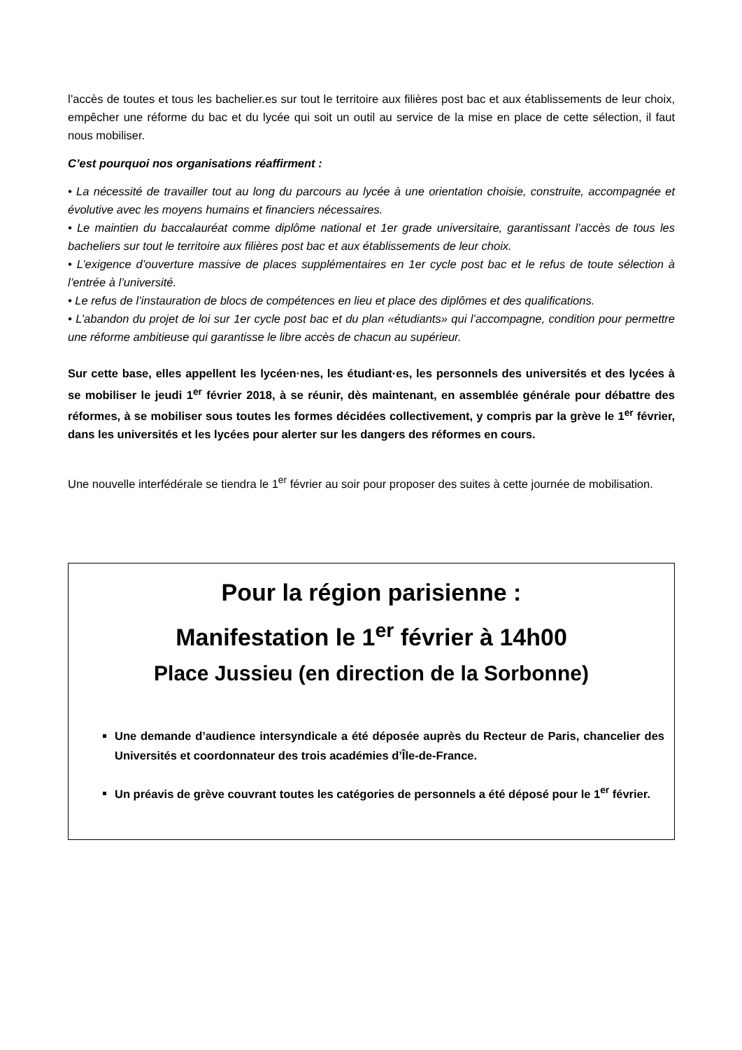l’accès de toutes et tous les bachelier.es sur tout le territoire aux filières post bac et aux établissements de leur choix, empêcher une réforme du bac et du lycée qui soit un outil au service de la mise en place de cette sélection, il faut nous mobiliser.
C’est pourquoi nos organisations réaffirment :
• La nécessité de travailler tout au long du parcours au lycée à une orientation choisie, construite, accompagnée et évolutive avec les moyens humains et financiers nécessaires.
• Le maintien du baccalauréat comme diplôme national et 1er grade universitaire, garantissant l’accès de tous les bacheliers sur tout le territoire aux filières post bac et aux établissements de leur choix.
• L’exigence d’ouverture massive de places supplémentaires en 1er cycle post bac et le refus de toute sélection à l’entrée à l’université.
• Le refus de l’instauration de blocs de compétences en lieu et place des diplômes et des qualifications.
• L’abandon du projet de loi sur 1er cycle post bac et du plan «étudiants» qui l’accompagne, condition pour permettre une réforme ambitieuse qui garantisse le libre accès de chacun au supérieur.
Sur cette base, elles appellent les lycéen·nes, les étudiant·es, les personnels des universités et des lycées à se mobiliser le jeudi 1<sup>er</sup> février 2018, à se réunir, dès maintenant, en assemblée générale pour débattre des réformes, à se mobiliser sous toutes les formes décidées collectivement, y compris par la grève le 1<sup>er</sup> février, dans les universités et les lycées pour alerter sur les dangers des réformes en cours.
Une nouvelle interfédérale se tiendra le 1<sup>er</sup> février au soir pour proposer des suites à cette journée de mobilisation.
Pour la région parisienne :
Manifestation le 1<sup>er</sup> février à 14h00
Place Jussieu (en direction de la Sorbonne)
Une demande d’audience intersyndicale a été déposée auprès du Recteur de Paris, chancelier des Universités et coordonnateur des trois académies d’Île-de-France.
Un préavis de grève couvrant toutes les catégories de personnels a été déposé pour le 1<sup>er</sup> février.